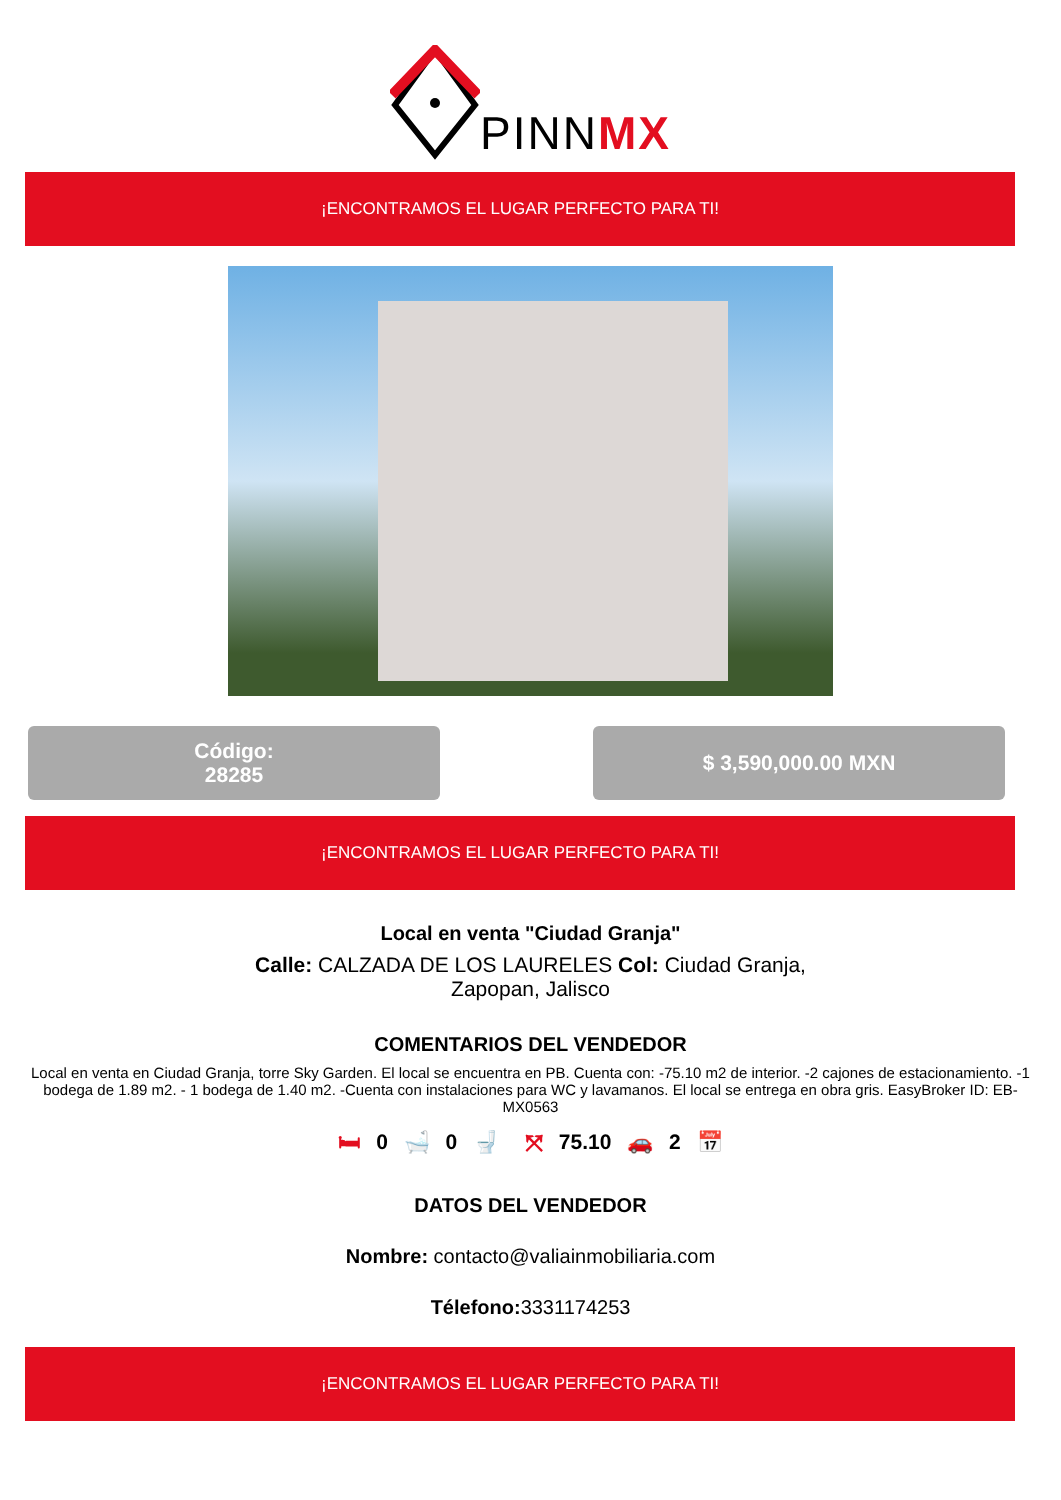PINNMX
¡ENCONTRAMOS EL LUGAR PERFECTO PARA TI!
Código:
28285
$ 3,590,000.00 MXN
¡ENCONTRAMOS EL LUGAR PERFECTO PARA TI!
Local en venta "Ciudad Granja"
Calle: CALZADA DE LOS LAURELES Col: Ciudad Granja, Zapopan, Jalisco
COMENTARIOS DEL VENDEDOR
Local en venta en Ciudad Granja, torre Sky Garden. El local se encuentra en PB. Cuenta con: -75.10 m2 de interior. -2 cajones de estacionamiento. -1 bodega de 1.89 m2. - 1 bodega de 1.40 m2. -Cuenta con instalaciones para WC y lavamanos. El local se entrega en obra gris. EasyBroker ID: EB-MX0563
🛏 0 🛁 0 🚽 ⤧ 75.10 🚗 2 📅
DATOS DEL VENDEDOR
Nombre: contacto@valiainmobiliaria.com
Télefono: 3331174253
¡ENCONTRAMOS EL LUGAR PERFECTO PARA TI!